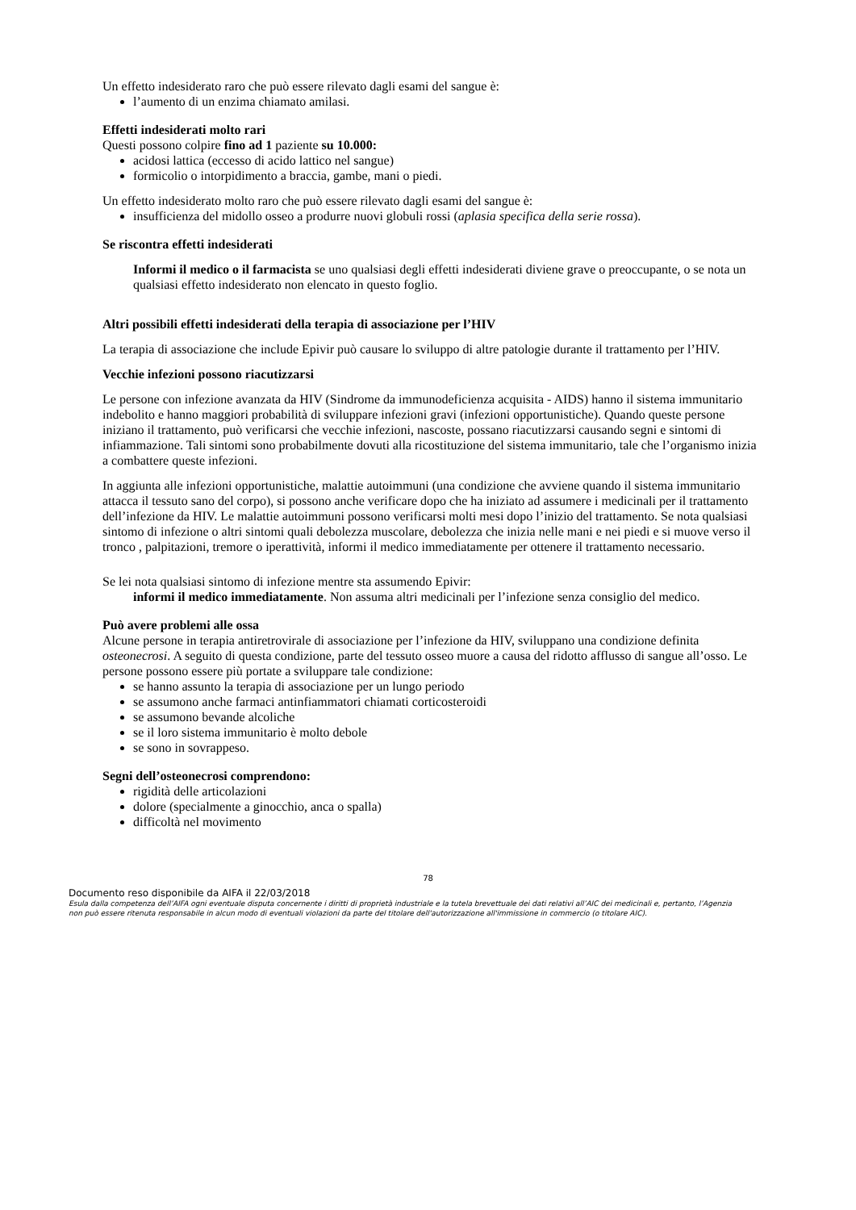Un effetto indesiderato raro che può essere rilevato dagli esami del sangue è:
l’aumento di un enzima chiamato amilasi.
Effetti indesiderati molto rari
Questi possono colpire fino ad 1 paziente su 10.000:
acidosi lattica (eccesso di acido lattico nel sangue)
formicolio o intorpidimento a braccia, gambe, mani o piedi.
Un effetto indesiderato molto raro che può essere rilevato dagli esami del sangue è:
insufficienza del midollo osseo a produrre nuovi globuli rossi (aplasia specifica della serie rossa).
Se riscontra effetti indesiderati
Informi il medico o il farmacista se uno qualsiasi degli effetti indesiderati diviene grave o preoccupante, o se nota un qualsiasi effetto indesiderato non elencato in questo foglio.
Altri possibili effetti indesiderati della terapia di associazione per l’HIV
La terapia di associazione che include Epivir può causare lo sviluppo di altre patologie durante il trattamento per l’HIV.
Vecchie infezioni possono riacutizzarsi
Le persone con infezione avanzata da HIV (Sindrome da immunodeficienza acquisita - AIDS) hanno il sistema immunitario indebolito e hanno maggiori probabilità di sviluppare infezioni gravi (infezioni opportunistiche). Quando queste persone iniziano il trattamento, può verificarsi che vecchie infezioni, nascoste, possano riacutizzarsi causando segni e sintomi di infiammazione. Tali sintomi sono probabilmente dovuti alla ricostituzione del sistema immunitario, tale che l’organismo inizia a combattere queste infezioni.
In aggiunta alle infezioni opportunistiche, malattie autoimmuni (una condizione che avviene quando il sistema immunitario attacca il tessuto sano del corpo), si possono anche verificare dopo che ha iniziato ad assumere i medicinali per il trattamento dell’infezione da HIV. Le malattie autoimmuni possono verificarsi molti mesi dopo l’inizio del trattamento. Se nota qualsiasi sintomo di infezione o altri sintomi quali debolezza muscolare, debolezza che inizia nelle mani e nei piedi e si muove verso il tronco , palpitazioni, tremore o iperattività, informi il medico immediatamente per ottenere il trattamento necessario.
Se lei nota qualsiasi sintomo di infezione mentre sta assumendo Epivir:
informi il medico immediatamente. Non assuma altri medicinali per l’infezione senza consiglio del medico.
Può avere problemi alle ossa
Alcune persone in terapia antiretrovirale di associazione per l’infezione da HIV, sviluppano una condizione definita osteonecrosi. A seguito di questa condizione, parte del tessuto osseo muore a causa del ridotto afflusso di sangue all’osso. Le persone possono essere più portate a sviluppare tale condizione:
se hanno assunto la terapia di associazione per un lungo periodo
se assumono anche farmaci antinfiammatori chiamati corticosteroidi
se assumono bevande alcoliche
se il loro sistema immunitario è molto debole
se sono in sovrappeso.
Segni dell’osteonecrosi comprendono:
rigidità delle articolazioni
dolore (specialmente a ginocchio, anca o spalla)
difficoltà nel movimento
78
Documento reso disponibile da AIFA il 22/03/2018
Esula dalla competenza dell’AIFA ogni eventuale disputa concernente i diritti di proprietà industriale e la tutela brevettuale dei dati relativi all’AIC dei medicinali e, pertanto, l’Agenzia non può essere ritenuta responsabile in alcun modo di eventuali violazioni da parte del titolare dell'autorizzazione all'immissione in commercio (o titolare AIC).